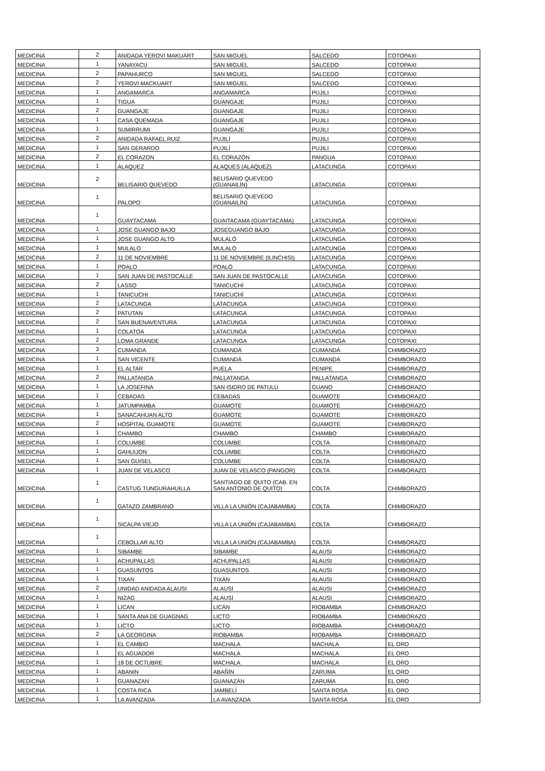| MEDICINA | 2 | ANIDADA YEROVI MAKUART | SAN MIGUEL | SALCEDO | COTOPAXI |
| MEDICINA | 1 | YANAYACU | SAN MIGUEL | SALCEDO | COTOPAXI |
| MEDICINA | 2 | PAPAHURCO | SAN MIGUEL | SALCEDO | COTOPAXI |
| MEDICINA | 2 | YEROVI MACKUART | SAN MIGUEL | SALCEDO | COTOPAXI |
| MEDICINA | 1 | ANGAMARCA | ANGAMARCA | PUJILI | COTOPAXI |
| MEDICINA | 1 | TIGUA | GUANGAJE | PUJILI | COTOPAXI |
| MEDICINA | 2 | GUANGAJE | GUANGAJE | PUJILI | COTOPAXI |
| MEDICINA | 1 | CASA QUEMADA | GUANGAJE | PUJILI | COTOPAXI |
| MEDICINA | 1 | SUMIRRUMI | GUANGAJE | PUJILI | COTOPAXI |
| MEDICINA | 2 | ANIDADA RAFAEL RUIZ | PUJILÍ | PUJILI | COTOPAXI |
| MEDICINA | 1 | SAN GERARDO | PUJILÍ | PUJILI | COTOPAXI |
| MEDICINA | 2 | EL CORAZON | EL CORAZÓN | PANGUA | COTOPAXI |
| MEDICINA | 1 | ALAQUEZ | ALAQUES (ALÁQUEZ) | LATACUNGA | COTOPAXI |
| MEDICINA | 2 | BELISARIO QUEVEDO | BELISARIO QUEVEDO (GUANAILÍN) | LATACUNGA | COTOPAXI |
| MEDICINA | 1 | PALOPO | BELISARIO QUEVEDO (GUANAILÍN) | LATACUNGA | COTOPAXI |
| MEDICINA | 1 | GUAYTACAMA | GUAITACAMA (GUAYTACAMA) | LATACUNGA | COTOPAXI |
| MEDICINA | 1 | JOSE GUANGO BAJO | JOSEGUANGO BAJO | LATACUNGA | COTOPAXI |
| MEDICINA | 1 | JOSE GUANGO ALTO | MULALÓ | LATACUNGA | COTOPAXI |
| MEDICINA | 1 | MULALO | MULALÓ | LATACUNGA | COTOPAXI |
| MEDICINA | 2 | 11 DE NOVIEMBRE | 11 DE NOVIEMBRE (ILINCHISI) | LATACUNGA | COTOPAXI |
| MEDICINA | 1 | POALO | POALÓ | LATACUNGA | COTOPAXI |
| MEDICINA | 1 | SAN JUAN DE PASTOCALLE | SAN JUAN DE PASTOCALLE | LATACUNGA | COTOPAXI |
| MEDICINA | 2 | LASSO | TANICUCHÍ | LATACUNGA | COTOPAXI |
| MEDICINA | 1 | TANICUCHI | TANICUCHÍ | LATACUNGA | COTOPAXI |
| MEDICINA | 2 | LATACUNGA | LATACUNGA | LATACUNGA | COTOPAXI |
| MEDICINA | 2 | PATUTAN | LATACUNGA | LATACUNGA | COTOPAXI |
| MEDICINA | 2 | SAN BUENAVENTURA | LATACUNGA | LATACUNGA | COTOPAXI |
| MEDICINA | 1 | COLATOA | LATACUNGA | LATACUNGA | COTOPAXI |
| MEDICINA | 2 | LOMA GRANDE | LATACUNGA | LATACUNGA | COTOPAXI |
| MEDICINA | 3 | CUMANDA | CUMANDÁ | CUMANDÁ | CHIMBORAZO |
| MEDICINA | 1 | SAN VICENTE | CUMANDÁ | CUMANDÁ | CHIMBORAZO |
| MEDICINA | 1 | EL ALTAR | PUELA | PENIPE | CHIMBORAZO |
| MEDICINA | 2 | PALLATANGA | PALLATANGA | PALLATANGA | CHIMBORAZO |
| MEDICINA | 1 | LA JOSEFINA | SAN ISIDRO DE PATULÚ | GUANO | CHIMBORAZO |
| MEDICINA | 1 | CEBADAS | CEBADAS | GUAMOTE | CHIMBORAZO |
| MEDICINA | 1 | JATUMPAMBA | GUAMOTE | GUAMOTE | CHIMBORAZO |
| MEDICINA | 1 | SANACAHUAN ALTO | GUAMOTE | GUAMOTE | CHIMBORAZO |
| MEDICINA | 2 | HOSPITAL GUAMOTE | GUAMOTE | GUAMOTE | CHIMBORAZO |
| MEDICINA | 1 | CHAMBO | CHAMBO | CHAMBO | CHIMBORAZO |
| MEDICINA | 1 | COLUMBE | COLUMBE | COLTA | CHIMBORAZO |
| MEDICINA | 1 | GAHUIJON | COLUMBE | COLTA | CHIMBORAZO |
| MEDICINA | 1 | SAN GUISEL | COLUMBE | COLTA | CHIMBORAZO |
| MEDICINA | 1 | JUAN DE VELASCO | JUAN DE VELASCO (PANGOR) | COLTA | CHIMBORAZO |
| MEDICINA | 1 | CASTUG TUNGURAHUILLA | SANTIAGO DE QUITO (CAB. EN SAN ANTONIO DE QUITO) | COLTA | CHIMBORAZO |
| MEDICINA | 1 | GATAZO ZAMBRANO | VILLA LA UNIÓN (CAJABAMBA) | COLTA | CHIMBORAZO |
| MEDICINA | 1 | SICALPA VIEJO | VILLA LA UNIÓN (CAJABAMBA) | COLTA | CHIMBORAZO |
| MEDICINA | 1 | CEBOLLAR ALTO | VILLA LA UNIÓN (CAJABAMBA) | COLTA | CHIMBORAZO |
| MEDICINA | 1 | SIBAMBE | SIBAMBE | ALAUSI | CHIMBORAZO |
| MEDICINA | 1 | ACHUPALLAS | ACHUPALLAS | ALAUSI | CHIMBORAZO |
| MEDICINA | 1 | GUASUNTOS | GUASUNTOS | ALAUSI | CHIMBORAZO |
| MEDICINA | 1 | TIXAN | TIXÁN | ALAUSI | CHIMBORAZO |
| MEDICINA | 2 | UNIDAD ANIDADA ALAUSI | ALAUSÍ | ALAUSI | CHIMBORAZO |
| MEDICINA | 1 | NIZAG | ALAUSÍ | ALAUSI | CHIMBORAZO |
| MEDICINA | 1 | LICAN | LICÁN | RIOBAMBA | CHIMBORAZO |
| MEDICINA | 1 | SANTA ANA DE GUAGNAG | LICTO | RIOBAMBA | CHIMBORAZO |
| MEDICINA | 1 | LICTO | LICTO | RIOBAMBA | CHIMBORAZO |
| MEDICINA | 2 | LA GEORGINA | RIOBAMBA | RIOBAMBA | CHIMBORAZO |
| MEDICINA | 1 | EL CAMBIO | MACHALA | MACHALA | EL ORO |
| MEDICINA | 1 | EL AGUADOR | MACHALA | MACHALA | EL ORO |
| MEDICINA | 1 | 18 DE OCTUBRE | MACHALA | MACHALA | EL ORO |
| MEDICINA | 1 | ABANIN | ABAÑÍN | ZARUMA | EL ORO |
| MEDICINA | 1 | GUANAZAN | GUANAZÁN | ZARUMA | EL ORO |
| MEDICINA | 1 | COSTA RICA | JAMBELÍ | SANTA ROSA | EL ORO |
| MEDICINA | 1 | LA AVANZADA | LA AVANZADA | SANTA ROSA | EL ORO |